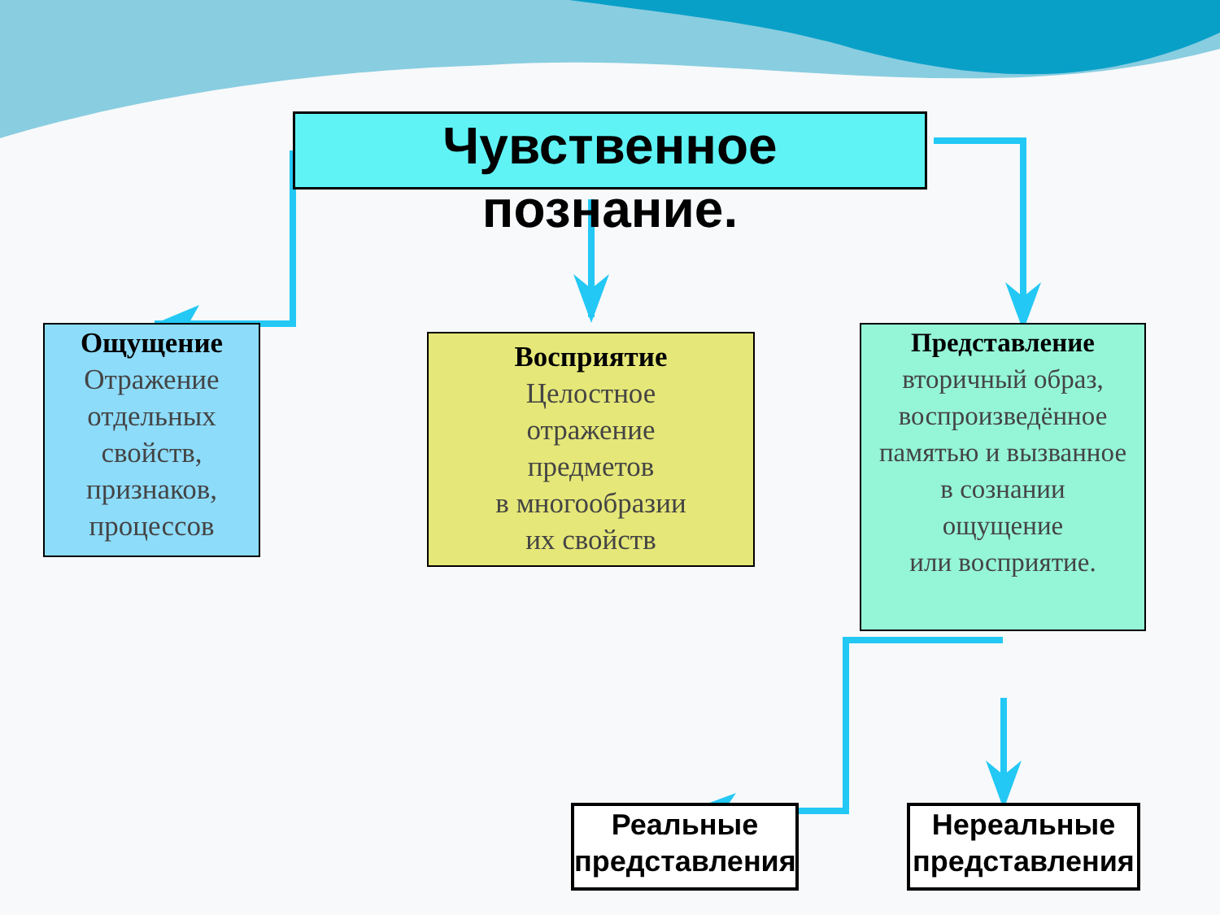Чувственное
познание.
Ощущение
Отражение отдельных свойств, признаков, процессов
Восприятие
Целостное
отражение
предметов
в многообразии
их свойств
Представление
вторичный образ, воспроизведённое памятью и вызванное
в сознании
ощущение
или восприятие.
Реальные представления
Нереальные представления